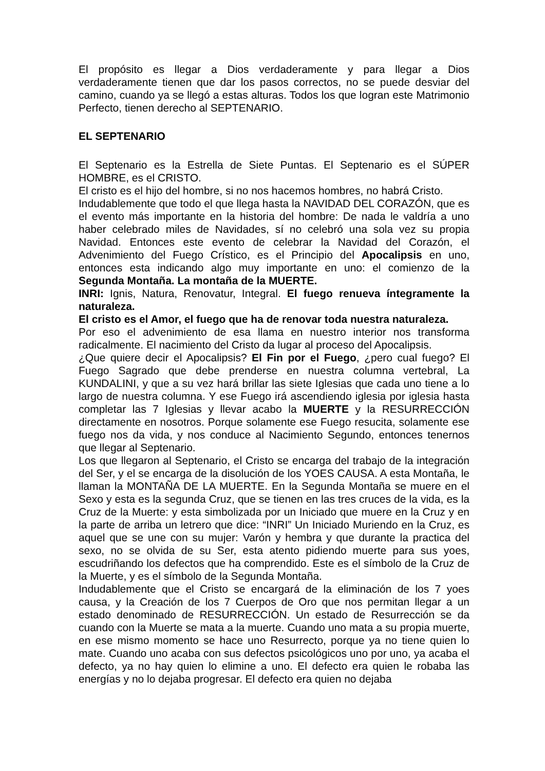El propósito es llegar a Dios verdaderamente y para llegar a Dios verdaderamente tienen que dar los pasos correctos, no se puede desviar del camino, cuando ya se llegó a estas alturas. Todos los que logran este Matrimonio Perfecto, tienen derecho al SEPTENARIO.
EL SEPTENARIO
El Septenario es la Estrella de Siete Puntas. El Septenario es el SÚPER HOMBRE, es el CRISTO.
El cristo es el hijo del hombre, si no nos hacemos hombres, no habrá Cristo.
Indudablemente que todo el que llega hasta la NAVIDAD DEL CORAZÓN, que es el evento más importante en la historia del hombre: De nada le valdría a uno haber celebrado miles de Navidades, sí no celebró una sola vez su propia Navidad. Entonces este evento de celebrar la Navidad del Corazón, el Advenimiento del Fuego Crístico, es el Principio del Apocalipsis en uno, entonces esta indicando algo muy importante en uno: el comienzo de la Segunda Montaña. La montaña de la MUERTE.
INRI: Ignis, Natura, Renovatur, Integral. El fuego renueva íntegramente la naturaleza.
El cristo es el Amor, el fuego que ha de renovar toda nuestra naturaleza.
Por eso el advenimiento de esa llama en nuestro interior nos transforma radicalmente. El nacimiento del Cristo da lugar al proceso del Apocalipsis.
¿Que quiere decir el Apocalipsis? El Fin por el Fuego, ¿pero cual fuego? El Fuego Sagrado que debe prenderse en nuestra columna vertebral, La KUNDALINI, y que a su vez hará brillar las siete Iglesias que cada uno tiene a lo largo de nuestra columna. Y ese Fuego irá ascendiendo iglesia por iglesia hasta completar las 7 Iglesias y llevar acabo la MUERTE y la RESURRECCIÓN directamente en nosotros. Porque solamente ese Fuego resucita, solamente ese fuego nos da vida, y nos conduce al Nacimiento Segundo, entonces tenernos que llegar al Septenario.
Los que llegaron al Septenario, el Cristo se encarga del trabajo de la integración del Ser, y el se encarga de la disolución de los YOES CAUSA. A esta Montaña, le llaman la MONTAÑA DE LA MUERTE. En la Segunda Montaña se muere en el Sexo y esta es la segunda Cruz, que se tienen en las tres cruces de la vida, es la Cruz de la Muerte: y esta simbolizada por un Iniciado que muere en la Cruz y en la parte de arriba un letrero que dice: “INRI” Un Iniciado Muriendo en la Cruz, es aquel que se une con su mujer: Varón y hembra y que durante la practica del sexo, no se olvida de su Ser, esta atento pidiendo muerte para sus yoes, escudriñando los defectos que ha comprendido. Este es el símbolo de la Cruz de la Muerte, y es el símbolo de la Segunda Montaña.
Indudablemente que el Cristo se encargará de la eliminación de los 7 yoes causa, y la Creación de los 7 Cuerpos de Oro que nos permitan llegar a un estado denominado de RESURRECCIÓN. Un estado de Resurrección se da cuando con la Muerte se mata a la muerte. Cuando uno mata a su propia muerte, en ese mismo momento se hace uno Resurrecto, porque ya no tiene quien lo mate. Cuando uno acaba con sus defectos psicológicos uno por uno, ya acaba el defecto, ya no hay quien lo elimine a uno. El defecto era quien le robaba las energías y no lo dejaba progresar. El defecto era quien no dejaba